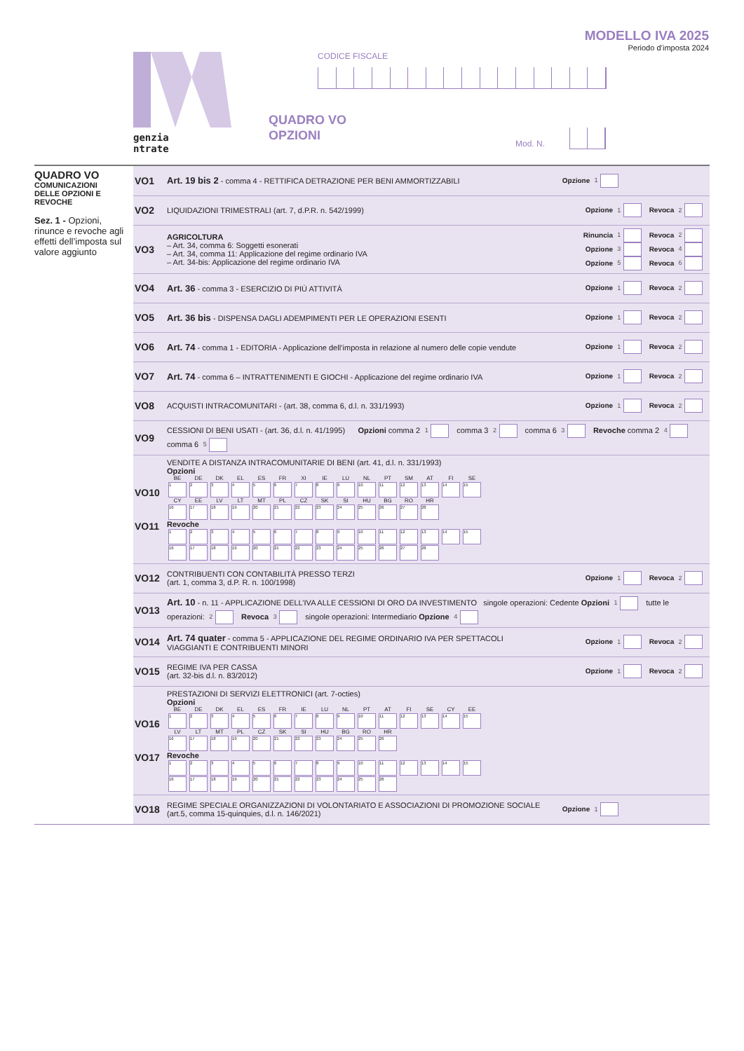genzia
ntrate
CODICE FISCALE
MODELLO IVA 2025
Periodo d’imposta 2024
QUADRO VO
OPZIONI
Mod. N.
QUADRO VO
COMUNICAZIONI
DELLE OPZIONI E REVOCHE
Sez. 1 - Opzioni, rinunce e revoche agli effetti dell’imposta sul valore aggiunto
| VO1 | Art. 19 bis 2 - comma 4 - RETTIFICA DETRAZIONE PER BENI AMMORTIZZABILI | Opzione 1 |
| VO2 | LIQUIDAZIONI TRIMESTRALI (art. 7, d.P.R. n. 542/1999) | Opzione 1 Revoca 2 |
| VO3 | AGRICOLTURA – Art. 34, comma 6: Soggetti esonerati – Art. 34, comma 11: Applicazione del regime ordinario IVA – Art. 34-bis: Applicazione del regime ordinario IVA | Rinuncia 1 Revoca 2 Opzione 3 Revoca 4 Opzione 5 Revoca 6 |
| VO4 | Art. 36 - comma 3 - ESERCIZIO DI PIÙ ATTIVITÀ | Opzione 1 Revoca 2 |
| VO5 | Art. 36 bis - DISPENSA DAGLI ADEMPIMENTI PER LE OPERAZIONI ESENTI | Opzione 1 Revoca 2 |
| VO6 | Art. 74 - comma 1 - EDITORIA - Applicazione dell’imposta in relazione al numero delle copie vendute | Opzione 1 Revoca 2 |
| VO7 | Art. 74 - comma 6 – INTRATTENIMENTI E GIOCHI - Applicazione del regime ordinario IVA | Opzione 1 Revoca 2 |
| VO8 | ACQUISTI INTRACOMUNITARI - (art. 38, comma 6, d.l. n. 331/1993) | Opzione 1 Revoca 2 |
| VO9 | CESSIONI DI BENI USATI - (art. 36, d.l. n. 41/1995) Opzioni comma 2 1 comma 3 2 comma 6 3 Revoche comma 2 4 comma 6 5 | |
| VO10 VO11 | VENDITE A DISTANZA INTRACOMUNITARIE DI BENI (art. 41, d.l. n. 331/1993) Opzioni / BE / DE / DK / EL / ES / FR / XI / IE / LU / NL / PT / SM / AT / FI / SE / / 1 / 2 / 3 / 4 / 5 / 6 / 7 / 8 / 9 / 10 / 11 / 12 / 13 / 14 / 15 / / CY / EE / LV / LT / MT / PL / CZ / SK / SI / HU / BG / RO / HR / / / / 16 / 17 / 18 / 19 / 20 / 21 / 22 / 23 / 24 / 25 / 26 / 27 / 28 / / / Revoche / 1 / 2 / 3 / 4 / 5 / 6 / 7 / 8 / 9 / 10 / 11 / 12 / 13 / 14 / 15 / / 16 / 17 / 18 / 19 / 20 / 21 / 22 / 23 / 24 / 25 / 26 / 27 / 28 / / / | |
| VO12 | CONTRIBUENTI CON CONTABILITÀ PRESSO TERZI (art. 1, comma 3, d.P. R. n. 100/1998) | Opzione 1 Revoca 2 |
| VO13 | Art. 10 - n. 11 - APPLICAZIONE DELL’IVA ALLE CESSIONI DI ORO DA INVESTIMENTO singole operazioni: Cedente Opzioni 1 tutte le operazioni: 2 Revoca 3 singole operazioni: Intermediario Opzione 4 | |
| VO14 | Art. 74 quater - comma 5 - APPLICAZIONE DEL REGIME ORDINARIO IVA PER SPETTACOLI VIAGGIANTI E CONTRIBUENTI MINORI | Opzione 1 Revoca 2 |
| VO15 | REGIME IVA PER CASSA (art. 32-bis d.l. n. 83/2012) | Opzione 1 Revoca 2 |
| VO16 VO17 | PRESTAZIONI DI SERVIZI ELETTRONICI (art. 7-octies) Opzioni / BE / DE / DK / EL / ES / FR / IE / LU / NL / PT / AT / FI / SE / CY / EE / / 1 / 2 / 3 / 4 / 5 / 6 / 7 / 8 / 9 / 10 / 11 / 12 / 13 / 14 / 15 / / LV / LT / MT / PL / CZ / SK / SI / HU / BG / RO / HR / / / / / / 16 / 17 / 18 / 19 / 20 / 21 / 22 / 23 / 24 / 25 / 26 / / / / / Revoche / 1 / 2 / 3 / 4 / 5 / 6 / 7 / 8 / 9 / 10 / 11 / 12 / 13 / 14 / 15 / / 16 / 17 / 18 / 19 / 20 / 21 / 22 / 23 / 24 / 25 / 26 / / / / / | |
| VO18 | REGIME SPECIALE ORGANIZZAZIONI DI VOLONTARIATO E ASSOCIAZIONI DI PROMOZIONE SOCIALE (art.5, comma 15-quinquies, d.l. n. 146/2021) | Opzione 1 |